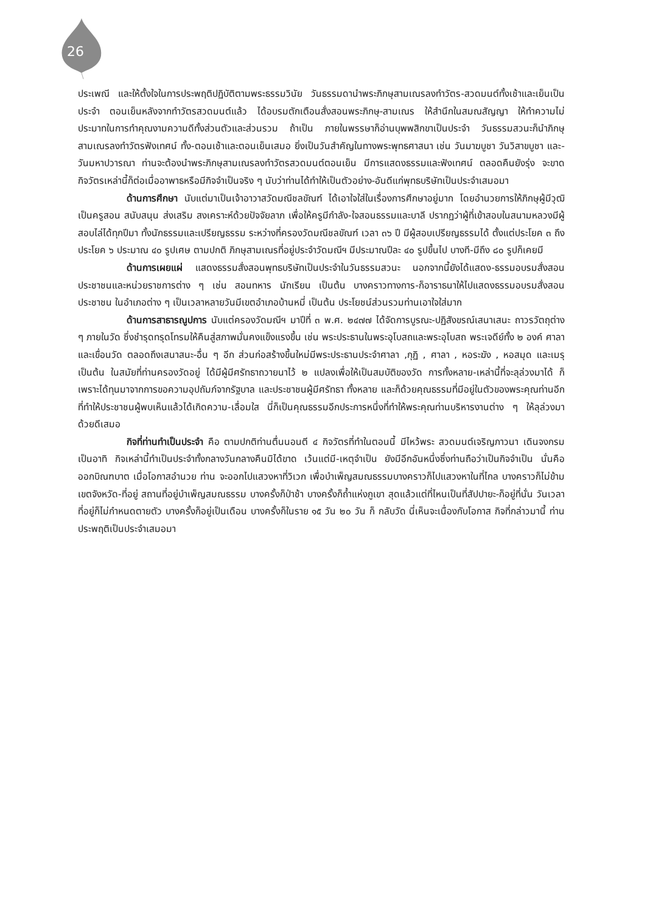26
ประเพณี และให้ตั้งใจในการประพฤติปฏิบัติตามพระธรรมวินัย วันธรรมดานำพระภิกษุสามเณรลงทำวัตร-สวดมนต์ทั้งเช้าและเย็นเป็นประจำ ตอนเย็นหลังจากทำวัตรสวดมนต์แล้ว ได้อบรมตักเตือนสั่งสอนพระภิกษุ-สามเณร ให้สำนึกในสมณสัญญา ให้ทำความไม่ประมาทในการทำคุณงามความดีทั้งส่วนตัวและส่วนรวม ถ้าเป็น ภายในพรรษาก็อ่านบุพพสิกขาเป็นประจำ วันธรรมสวนะก็นำภิกษุสามเณรลงทำวัตรฟังเทศน์ ทั้ง-ตอนเช้าและตอนเย็นเสมอ ยิ่งเป็นวันสำคัญในทางพระพุทธศาสนา เช่น วันมาฆบูชา วันวิสาขบูชา และ-วันมหาปวารณา ท่านจะต้องนำพระภิกษุสามเณรลงทำวัตรสวดมนต์ตอนเย็น มีการแสดงธรรมและฟังเทศน์ ตลอดคืนยังรุ่ง จะขาดกิจวัตรเหล่านี้ก็ต่อเมื่ออาพาธหรือมีกิจจำเป็นจริง ๆ นับว่าท่านได้ทำให้เป็นตัวอย่าง-อันดีแก่พุทธบริษัทเป็นประจำเสมอมา
ด้านการศึกษา นับแต่มาเป็นเจ้าอาวาสวัดมณีชลขัณฑ์ ได้เอาใจใส่ในเรื่องการศึกษาอยู่มาก โดยอำนวยการให้ภิกษุผู้มีวุฒิเป็นครูสอน สนับสนุน ส่งเสริม สงเคราะห์ด้วยปัจจัยลาภ เพื่อให้ครูมีกำลัง-ใจสอนธรรมและบาลี ปรากฏว่าผู้ที่เข้าสอบในสนามหลวงมีผู้สอบไล่ได้ทุกปีมา ทั้งนักธรรมและเปรียญธรรม ระหว่างที่ครองวัดมณีชลขัณฑ์ เวลา ๓๖ ปี มีผู้สอบเปรียญธรรมได้ ตั้งแต่ประโยค ๓ ถึงประโยค ๖ ประมาณ ๔๐ รูปเศษ ตามปกติ ภิกษุสามเณรที่อยู่ประจำวัดมณีฯ มีประมาณปีละ ๔๐ รูปขึ้นไป บางที-มีถึง ๘๐ รูปก็เคยมี
ด้านการเผยแผ่ แสดงธรรมสั่งสอนพุทธบริษัทเป็นประจำในวันธรรมสวนะ นอกจากนี้ยังได้แสดง-ธรรมอบรมสั่งสอนประชาชนและหน่วยราชการต่าง ๆ เช่น สอนทหาร นักเรียน เป็นต้น บางคราวทางการ-ก็อาราธนาให้ไปแสดงธรรมอบรมสั่งสอนประชาชน ในอำเภอต่าง ๆ เป็นเวลาหลายวันมีเขตอำเภอบ้านหมี่ เป็นต้น ประโยชน์ส่วนรวมท่านเอาใจใส่มาก
ด้านการสาธารณูปการ นับแต่ครองวัดมณีฯ มาปีที่ ๓ พ.ศ. ๒๔๗๗ ได้จัดการบูรณะ-ปฏิสังขรณ์เสนาเสนะ ถาวรวัตถุต่าง ๆ ภายในวัด ซึ่งชำรุดทรุดโทรมให้คืนสู่สภาพมั่นคงแข็งแรงขึ้น เช่น พระประธานในพระอุโบสถและพระอุโบสถ พระเจดีย์ทั้ง ๒ องค์ ศาลาและเขื่อนวัด ตลอดถึงเสนาสนะ-อื่น ๆ อีก ส่วนก่อสร้างขึ้นใหม่มีพระประธานประจำศาลา ,กุฏิ , ศาลา , หอระฆัง , หอสมุด และเมรุ เป็นต้น ในสมัยที่ท่านครองวัดอยู่ ได้มีผู้มีศรัทธาถวายนาไว้ ๒ แปลงเพื่อให้เป็นสมบัติของวัด การทั้งหลาย-เหล่านี้ที่จะลุล่วงมาได้ ก็เพราะได้ทุนมาจากการขอความอุปถัมภ์จากรัฐบาล และประชาชนผู้มีศรัทธา ทั้งหลาย และก็ด้วยคุณธรรมที่มีอยู่ในตัวของพระคุณท่านอีก ที่ทำให้ประชาชนผู้พบเห็นแล้วได้เกิดความ-เลื่อมใส นี่ก็เป็นคุณธรรมอีกประการหนึ่งที่ทำให้พระคุณท่านบริหารงานต่าง ๆ ให้ลุล่วงมาด้วยดีเสมอ
กิจที่ท่านทำเป็นประจำ คือ ตามปกติท่านตื่นนอนตี ๔ กิจวัตรที่ทำในตอนนี้ มีไหว้พระ สวดมนต์เจริญภาวนา เดินจงกรมเป็นอาทิ กิจเหล่านี้ทำเป็นประจำทั้งกลางวันกลางคืนมิได้ขาด เว้นแต่มี-เหตุจำเป็น ยังมีอีกอันหนึ่งซึ่งท่านถือว่าเป็นกิจจำเป็น นั่นคือ ออกบิณฑบาต เมื่อโอกาสอำนวย ท่าน จะออกไปแสวงหาที่วิเวก เพื่อบำเพ็ญสมณธรรมบางคราวก็ไปแสวงหาในที่ไกล บางคราวก็ไม่ข้ามเขตจังหวัด-ที่อยู่ สถานที่อยู่บำเพ็ญสมณธรรม บางครั้งก็ป่าช้า บางครั้งก็ถ้ำแห่งภูเขา สุดแล้วแต่ที่ไหนเป็นที่สัปปายะ-ก็อยู่ที่นั่น วันเวลาที่อยู่ก็ไม่กำหนดตายตัว บางครั้งก็อยู่เป็นเดือน บางครั้งก็ในราย ๑๕ วัน ๒๐ วัน ก็ กลับวัด นี่เห็นจะเนื่องกับโอกาส กิจที่กล่าวมานี้ ท่านประพฤติเป็นประจำเสมอมา